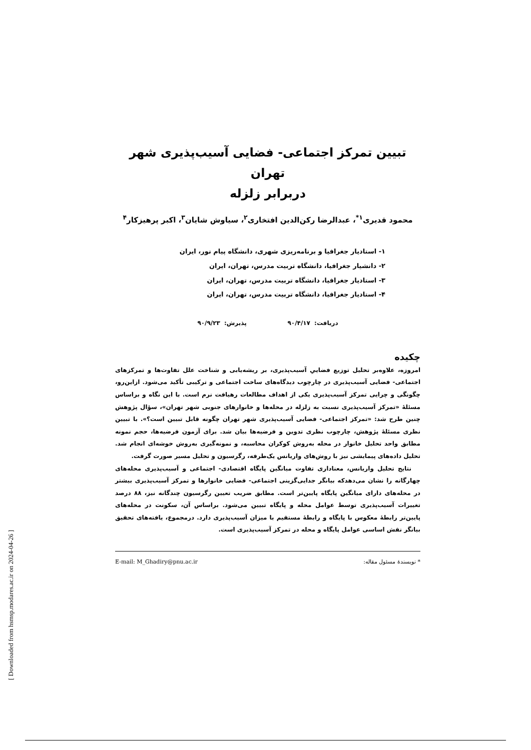تبیین تمرکز اجتماعی- فضایی آسیب‌پذیری شهر تهران
دربرابر زلزله
محمود قدیری<sup>۱*</sup>، عبدالرضا رکن‌الدین افتخاری<sup>۲</sup>، سیاوش شایان<sup>۳</sup>، اکبر پرهیزکار<sup>۴</sup>
۱- استادیار جغرافیا و برنامه‌ریزی شهری، دانشگاه پیام نور، ایران
۲- دانشیار جغرافیا، دانشگاه تربیت مدرس، تهران، ایران
۳- استادیار جغرافیا، دانشگاه تربیت مدرس، تهران، ایران
۴- استادیار جغرافیا، دانشگاه تربیت مدرس، تهران، ایران
دریافت: ۹۰/۴/۱۷ پذیرش: ۹۰/۹/۲۳
چکیده
امروزه، علاوه‌بر تحلیل توزیع فضاییِ آسیب‌پذیری، بر ریشه‌یابی و شناخت علل تفاوت‌ها و تمرکزهای اجتماعی- فضایی آسیب‌پذیری در چارچوب دیدگاه‌های ساخت اجتماعی و ترکیبی تأکید می‌شود. ازاین‌رو، چگونگی و چرایی تمرکز آسیب‌پذیری یکی از اهداف مطالعات رهیافت نرم است. با این نگاه و براساس مسئلۀ «تمرکز آسیب‌پذیری نسبت به زلزله در محله‌ها و خانوارهای جنوبی شهر تهران»، سؤال پژوهش چنین طرح شد: «تمرکز اجتماعی- فضایی آسیب‌پذیری شهر تهران چگونه قابل تبیین است؟». با تبیین نظری مسئلۀ پژوهش، چارچوب نظری تدوین و فرضیه‌ها بیان شد. برای آزمون فرضیه‌ها، حجم نمونه مطابق واحد تحلیل خانوار در محله به‌روش کوکران محاسبه، و نمونه‌گیری به‌روش خوشه‌ای انجام شد. تحلیل داده‌های پیمایشی نیز با روش‌های واریانس یک‌طرفه، رگرسیون و تحلیل مسیر صورت گرفت.
نتایج تحلیل واریانس، معناداری تفاوت میانگین پایگاه اقتصادی- اجتماعی و آسیب‌پذیری محله‌های چهارگانه را نشان می‌دهدکه بیانگر جدایی‌گزینی اجتماعی- فضایی خانوارها و تمرکز آسیب‌پذیری بیشتر در محله‌های دارای میانگین پایگاه پایین‌تر است. مطابق ضریب تعیین رگرسیون چندگانه نیز، ۸۸ درصد تغییرات آسیب‌پذیری توسط عوامل محله و پایگاه تبیین می‌شود. براساس آن، سکونت در محله‌های پایین‌تر رابطۀ معکوس با پایگاه و رابطۀ مستقیم با میزان آسیب‌پذیری دارد. درمجموع، یافته‌های تحقیق بیانگر نقش اساسی عوامل پایگاه و محله در تمرکز آسیب‌پذیری است.
* نویسندۀ مسئول مقاله: E-mail: M_Ghadiry@pnu.ac.ir
[ Downloaded from hsmsp.modares.ac.ir on 2024-04-26 ]